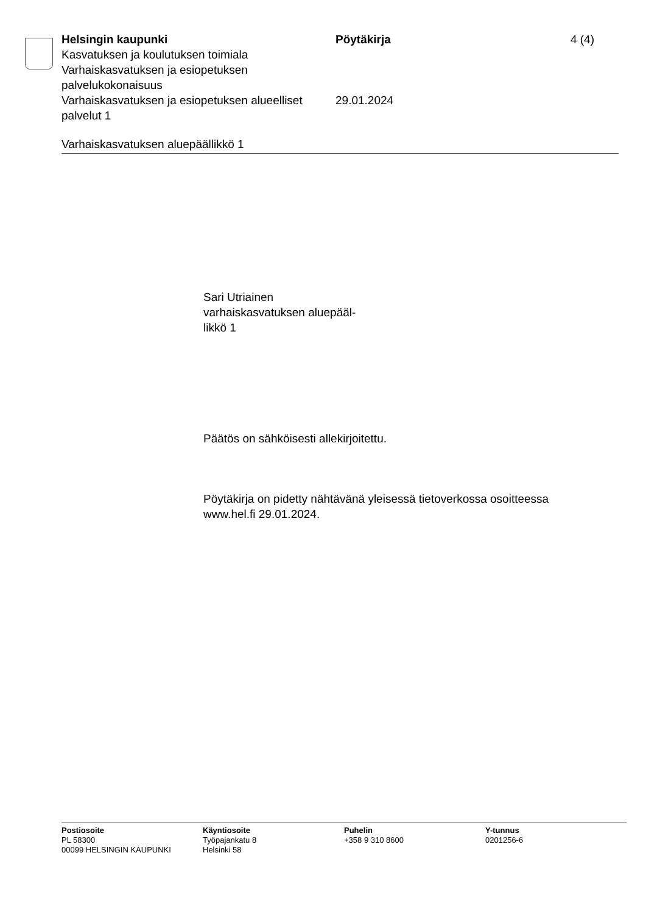Helsingin kaupunki Pöytäkirja 4 (4)
Kasvatuksen ja koulutuksen toimiala
Varhaiskasvatuksen ja esiopetuksen
palvelukokonaisuus
Varhaiskasvatuksen ja esiopetuksen alueelliset palvelut 1
29.01.2024
Varhaiskasvatuksen aluepäällikkö 1
Sari Utriainen
varhaiskasvatuksen aluepääl-
likkö 1
Päätös on sähköisesti allekirjoitettu.
Pöytäkirja on pidetty nähtävänä yleisessä tietoverkossa osoitteessa
www.hel.fi 29.01.2024.
Postiosoite
PL 58300
00099 HELSINGIN KAUPUNKI
Käyntiosoite
Työpajankatu 8
Helsinki 58
Puhelin
+358 9 310 8600
Y-tunnus
0201256-6